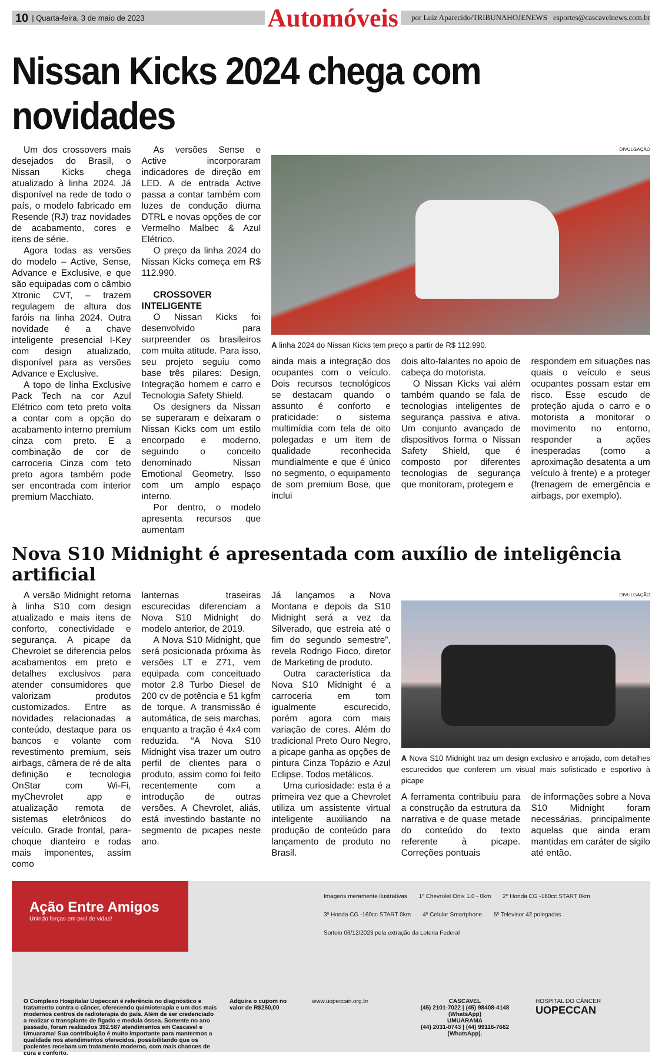10 | Quarta-feira, 3 de maio de 2023 Automóveis por Luiz Aparecido/TRIBUNAHOJENEWS esportes@cascavelnews.com.br
Nissan Kicks 2024 chega com novidades
Um dos crossovers mais desejados do Brasil, o Nissan Kicks chega atualizado à linha 2024. Já disponível na rede de todo o país, o modelo fabricado em Resende (RJ) traz novidades de acabamento, cores e itens de série.
Agora todas as versões do modelo – Active, Sense, Advance e Exclusive, e que são equipadas com o câmbio Xtronic CVT, – trazem regulagem de altura dos faróis na linha 2024. Outra novidade é a chave inteligente presencial I-Key com design atualizado, disponível para as versões Advance e Exclusive.
A topo de linha Exclusive Pack Tech na cor Azul Elétrico com teto preto volta a contar com a opção do acabamento interno premium cinza com preto. E a combinação de cor de carroceria Cinza com teto preto agora também pode ser encontrada com interior premium Macchiato.
As versões Sense e Active incorporaram indicadores de direção em LED. A de entrada Active passa a contar também com luzes de condução diurna DTRL e novas opções de cor Vermelho Malbec & Azul Elétrico.
O preço da linha 2024 do Nissan Kicks começa em R$ 112.990.
CROSSOVER INTELIGENTE
O Nissan Kicks foi desenvolvido para surpreender os brasileiros com muita atitude. Para isso, seu projeto seguiu como base três pilares: Design, Integração homem e carro e Tecnologia Safety Shield.
Os designers da Nissan se superaram e deixaram o Nissan Kicks com um estilo encorpado e moderno, seguindo o conceito denominado Nissan Emotional Geometry. Isso com um amplo espaço interno.
Por dentro, o modelo apresenta recursos que aumentam
DIVULGAÇÃO
A linha 2024 do Nissan Kicks tem preço a partir de R$ 112.990.
ainda mais a integração dos ocupantes com o veículo. Dois recursos tecnológicos se destacam quando o assunto é conforto e praticidade: o sistema multimídia com tela de oito polegadas e um item de qualidade reconhecida mundialmente e que é único no segmento, o equipamento de som premium Bose, que inclui
dois alto-falantes no apoio de cabeça do motorista.
O Nissan Kicks vai além também quando se fala de tecnologias inteligentes de segurança passiva e ativa. Um conjunto avançado de dispositivos forma o Nissan Safety Shield, que é composto por diferentes tecnologias de segurança que monitoram, protegem e
respondem em situações nas quais o veículo e seus ocupantes possam estar em risco. Esse escudo de proteção ajuda o carro e o motorista a monitorar o movimento no entorno, responder a ações inesperadas (como a aproximação desatenta a um veículo à frente) e a proteger (frenagem de emergência e airbags, por exemplo).
Nova S10 Midnight é apresentada com auxílio de inteligência artificial
A versão Midnight retorna à linha S10 com design atualizado e mais itens de conforto, conectividade e segurança. A picape da Chevrolet se diferencia pelos acabamentos em preto e detalhes exclusivos para atender consumidores que valorizam produtos customizados. Entre as novidades relacionadas a conteúdo, destaque para os bancos e volante com revestimento premium, seis airbags, câmera de ré de alta definição e tecnologia OnStar com Wi-Fi, myChevrolet app e atualização remota de sistemas eletrônicos do veículo. Grade frontal, para-choque dianteiro e rodas mais imponentes, assim como
lanternas traseiras escurecidas diferenciam a Nova S10 Midnight do modelo anterior, de 2019.
A Nova S10 Midnight, que será posicionada próxima às versões LT e Z71, vem equipada com conceituado motor 2.8 Turbo Diesel de 200 cv de potência e 51 kgfm de torque. A transmissão é automática, de seis marchas, enquanto a tração é 4x4 com reduzida. “A Nova S10 Midnight visa trazer um outro perfil de clientes para o produto, assim como foi feito recentemente com a introdução de outras versões. A Chevrolet, aliás, está investindo bastante no segmento de picapes neste ano.
Já lançamos a Nova Montana e depois da S10 Midnight será a vez da Silverado, que estreia até o fim do segundo semestre”, revela Rodrigo Fioco, diretor de Marketing de produto.
Outra característica da Nova S10 Midnight é a carroceria em tom igualmente escurecido, porém agora com mais variação de cores. Além do tradicional Preto Ouro Negro, a picape ganha as opções de pintura Cinza Topázio e Azul Eclipse. Todos metálicos.
Uma curiosidade: esta é a primeira vez que a Chevrolet utiliza um assistente virtual inteligente auxiliando na produção de conteúdo para lançamento de produto no Brasil.
DIVULGAÇÃO
A Nova S10 Midnight traz um design exclusivo e arrojado, com detalhes escurecidos que conferem um visual mais sofisticado e esportivo à picape
A ferramenta contribuiu para a construção da estrutura da narrativa e de quase metade do conteúdo do texto referente à picape. Correções pontuais
de informações sobre a Nova S10 Midnight foram necessárias, principalmente aquelas que ainda eram mantidas em caráter de sigilo até então.
Ação Entre Amigos
Unindo forças em prol de vidas!
Imagens meramente ilustrativas 1º Chevrolet Onix 1.0 - 0km 2º Honda CG -160cc START 0km 3º Honda CG -160cc START 0km 4º Celular Smartphone 5º Televisor 42 polegadas Sorteio 06/12/2023 pela extração da Loteria Federal
O Complexo Hospitalar Uopeccan é referência no diagnóstico e tratamento contra o câncer, oferecendo quimioterapia e um dos mais modernos centros de radioterapia do país. Além de ser credenciado a realizar o transplante de fígado e medula óssea. Somente no ano passado, foram realizados 392.587 atendimentos em Cascavel e Umuarama! Sua contribuição é muito importante para mantermos a qualidade nos atendimentos oferecidos, possibilitando que os pacientes recebam um tratamento moderno, com mais chances de cura e conforto.
Adquira o cupom no valor de R$250,00
www.uopeccan.org.br CASCAVEL
(45) 2101-7022 | (45) 98408-4148 (WhatsApp)
UMUARAMA
(44) 2031-0743 | (44) 99116-7662 (WhatsApp).
HOSPITAL DO CÂNCER
UOPECCAN